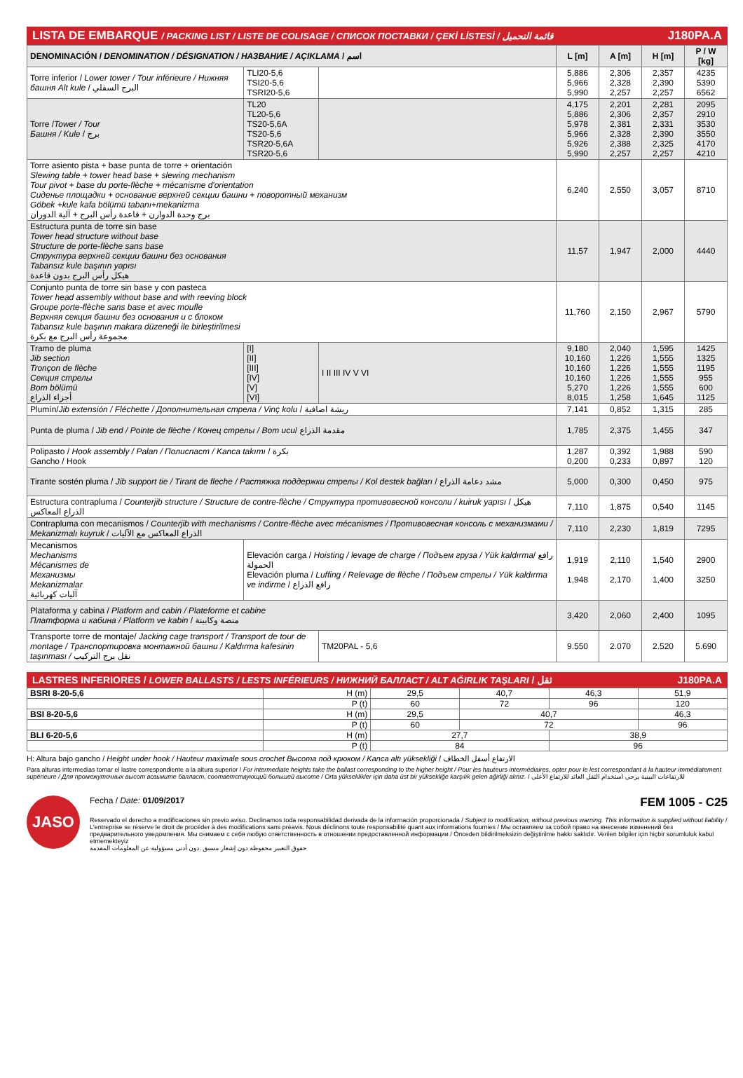LISTA DE EMBARQUE / PACKING LIST / LISTE DE COLISAGE / СПИСОК ПОСТАВКИ / ÇEKİ LİSTESİ / قائمة التحميل J180PA.A
| DENOMINACIÓN / DENOMINATION / DÉSIGNATION / НАЗВАНИЕ / AÇIKLAMA / اسم | | | L [m] | A [m] | H [m] | P / W [kg] |
| --- | --- | --- | --- | --- | --- | --- |
| Torre inferior / Lower tower / Tour inférieure / Нижняя башня Alt kule / البرج السفلي | TLI20-5,6 TSI20-5,6 TSRI20-5,6 | | 5,886 5,966 5,990 | 2,306 2,328 2,257 | 2,357 2,390 2,257 | 4235 5390 6562 |
| Torre / Tower / Tour Башня / Kule / برج | TL20 TL20-5,6 TS20-5,6A TS20-5,6 TSR20-5,6A TSR20-5,6 | | 4,175 5,886 5,978 5,966 5,926 5,990 | 2,201 2,306 2,381 2,328 2,388 2,257 | 2,281 2,357 2,331 2,390 2,325 2,257 | 2095 2910 3530 3550 4170 4210 |
| Torre asiento pista + base punta de torre + orientación Slewing table + tower head base + slewing mechanism Tour pivot + base du porte-flèche + mécanisme d'orientation Сиденье площадки + основание верхней секции башни + поворотный механизм Göbek +kule kafa bölümü tabanı+mekanizma برج وحدة الدوارن + قاعدة رأس البرج + آلية الدوران | | | 6,240 | 2,550 | 3,057 | 8710 |
| Estructura punta de torre sin base Tower head structure without base Structure de porte-flèche sans base Структура верхней секции башни без основания Tabansız kule başının yapısı هيكل رأس البرج بدون قاعدة | | | 11,57 | 1,947 | 2,000 | 4440 |
| Conjunto punta de torre sin base y con pasteca Tower head assembly without base and with reeving block Groupe porte-flèche sans base et avec moufle Верхняя секция башни без основания и с блоком Tabansız kule başının makara düzeneği ile birleştirilmesi مجموعة رأس البرج مع بكرة | | | 11,760 | 2,150 | 2,967 | 5790 |
| Tramo de pluma Jib section Tronçon de flèche Секция стрелы Bom bölümü أجزاء الذراع | [I] [II] [III] [IV] [V] [VI] | I II III IV V VI | 9,180 10,160 10,160 10,160 5,270 8,015 | 2,040 1,226 1,226 1,226 1,226 1,258 | 1,595 1,555 1,555 1,555 1,555 1,645 | 1425 1325 1195 955 600 1125 |
| Plumín/ Jib extensión / Fléchette / Дополнительная стрела / Vinç kolu / ريشة اضافية | | | 7,141 | 0,852 | 1,315 | 285 |
| Punta de pluma / Jib end / Pointe de flèche / Конец стрелы / Bom ucu / مقدمة الذراع | | | 1,785 | 2,375 | 1,455 | 347 |
| Polipasto / Hook assembly / Palan / Полиспаст / Kanca takımı / بكرة Gancho / Hook | | | 1,287 0,200 | 0,392 0,233 | 1,988 0,897 | 590 120 |
| Tirante sostén pluma / Jib support tie / Tirant de fleche / Растяжка поддержки стрелы / Kol destek bağları / مشد دعامة الذراع | | | 5,000 | 0,300 | 0,450 | 975 |
| Estructura contrapluma / Counterjib structure / Structure de contre-flèche / Структура противовесной консоли / kuiruk yapısı / هيكل الذراع المعاكس | | | 7,110 | 1,875 | 0,540 | 1145 |
| Contrapluma con mecanismos / Counterjib with mechanisms / Contre-flèche avec mécanismes / Противовесная консоль с механизмами / Mekanizmalı kuyruk / الذراع المعاكس مع الآليات | | | 7,110 | 2,230 | 1,819 | 7295 |
| Mecanismos Mechanisms Mécanismes de Механизмы Mekanizmalar آليات كهربائية | Elevación carga / Hoisting / levage de charge / Подъем груза / Yük kaldırma / رافع الحمولة Elevación pluma / Luffing / Relevage de flèche / Подъем стрелы / Yük kaldırma ve indirme / رافع الذراع | | 1,919 1,948 | 2,110 2,170 | 1,540 1,400 | 2900 3250 |
| Plataforma y cabina / Platform and cabin / Plateforme et cabine Платформа и кабина / Platform ve kabin / منصة وكابينة | | | 3,420 | 2,060 | 2,400 | 1095 |
| Transporte torre de montaje/ Jacking cage transport / Transport de tour de montage / Транспортировка монтажной башни / Kaldırma kafesinin taşınması / نقل برج التركيب | | TM20PAL - 5,6 | 9.550 | 2.070 | 2.520 | 5.690 |
LASTRES INFERIORES / LOWER BALLASTS / LESTS INFÉRIEURS / НИЖНИЙ БАЛЛАСТ / ALT AĞIRLIK TAŞLARI / ثقل J180PA.A
| BSRI 8-20-5,6 | H (m) | 29,5 | 40,7 | 46,3 | 51,9 |
| | P (t) | 60 | 72 | 96 | 120 |
| BSI 8-20-5,6 | H (m) | 29,5 | 40,7 | | 46,3 |
| | P (t) | 60 | 72 | | 96 |
| BLI 6-20-5,6 | H (m) | 27,7 | | 38,9 | |
| | P (t) | 84 | | 96 | |
H: Altura bajo gancho / Height under hook / Hauteur maximale sous crochet Высота под крюком / Kanca altı yüksekliği / الارتفاع أسفل الخطاف
Para alturas intermedias tomar el lastre correspondiente a la altura superior / For intermediate heights take the ballast corresponding to the higher height / Pour les hauteurs intermédiaires, opter pour le lest correspondant à la hauteur immédiatement supérieure / Для промежуточных высот возьмите балласт, соответствующий большей высоте / Orta yükseklikler için daha üst bir yüksekliğe karşılık gelen ağirliği alınız. / للارتفاعات البينية يرجى استخدام الثقل العائد للارتفاع الأعلى
JASO
Fecha / Date: 01/09/2017 FEM 1005 - C25
Reservado el derecho a modificaciones sin previo aviso. Declinamos toda responsabilidad derivada de la información proporcionada / Subject to modification, without previous warning. This information is supplied without liability / L'entreprise se réserve le droit de procéder à des modifications sans préavis. Nous déclinons toute responsabilité quant aux informations fournies / Мы оставляем за собой право на внесение изменений без предварительного уведомления. Мы снимаем с себя любую ответственность в отношении предоставленной информации / Önceden bildirilmeksizin değiştirilme hakkı saklıdır. Verilen bilgiler için hiçbir sorumluluk kabul etmemekteyiz
حقوق التغيير محفوظة دون إشعار مسبق .دون أدنى مسؤولية عن المعلومات المقدمة